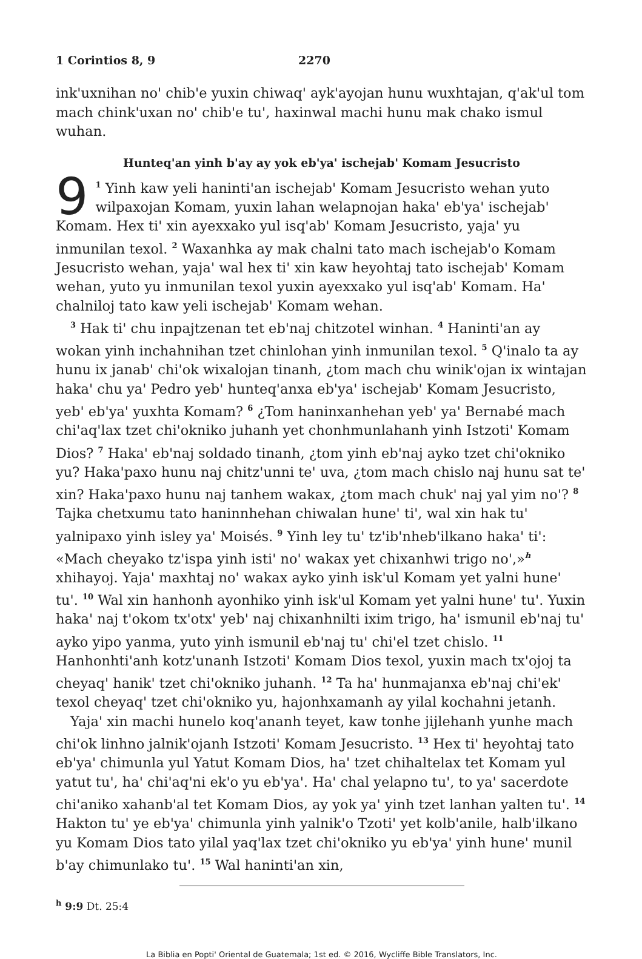1 Corintios 8, 9 2270
ink'uxnihan no' chib'e yuxin chiwaq' ayk'ayojan hunu wuxhtajan, q'ak'ul tom mach chink'uxan no' chib'e tu', haxinwal machi hunu mak chako ismul wuhan.
Hunteq'an yinh b'ay ay yok eb'ya' ischejab' Komam Jesucristo
9<sup>1</sup> Yinh kaw yeli haninti'an ischejab' Komam Jesucristo wehan yuto wilpaxojan Komam, yuxin lahan welapnojan haka' eb'ya' ischejab' Komam. Hex ti' xin ayexxako yul isq'ab' Komam Jesucristo, yaja' yu inmunilan texol. <sup>2</sup> Waxanhka ay mak chalni tato mach ischejab'o Komam Jesucristo wehan, yaja' wal hex ti' xin kaw heyohtaj tato ischejab' Komam wehan, yuto yu inmunilan texol yuxin ayexxako yul isq'ab' Komam. Ha' chalniloj tato kaw yeli ischejab' Komam wehan.
<sup>3</sup> Hak ti' chu inpajtzenan tet eb'naj chitzotel winhan. <sup>4</sup> Haninti'an ay wokan yinh inchahnihan tzet chinlohan yinh inmunilan texol. <sup>5</sup> Q'inalo ta ay hunu ix janab' chi'ok wixalojan tinanh, ¿tom mach chu winik'ojan ix wintajan haka' chu ya' Pedro yeb' hunteq'anxa eb'ya' ischejab' Komam Jesucristo, yeb' eb'ya' yuxhta Komam? <sup>6</sup> ¿Tom haninxanhehan yeb' ya' Bernabé mach chi'aq'lax tzet chi'okniko juhanh yet chonhmunlahanh yinh Istzoti' Komam Dios? <sup>7</sup> Haka' eb'naj soldado tinanh, ¿tom yinh eb'naj ayko tzet chi'okniko yu? Haka'paxo hunu naj chitz'unni te' uva, ¿tom mach chislo naj hunu sat te' xin? Haka'paxo hunu naj tanhem wakax, ¿tom mach chuk' naj yal yim no'? <sup>8</sup> Tajka chetxumu tato haninnhehan chiwalan hune' ti', wal xin hak tu' yalnipaxo yinh isley ya' Moisés. <sup>9</sup> Yinh ley tu' tz'ib'nheb'ilkano haka' ti': «Mach cheyako tz'ispa yinh isti' no' wakax yet chixanhwi trigo no',»<sup>h</sup> xhihayoj. Yaja' maxhtaj no' wakax ayko yinh isk'ul Komam yet yalni hune' tu'. <sup>10</sup> Wal xin hanhonh ayonhiko yinh isk'ul Komam yet yalni hune' tu'. Yuxin haka' naj t'okom tx'otx' yeb' naj chixanhnilti ixim trigo, ha' ismunil eb'naj tu' ayko yipo yanma, yuto yinh ismunil eb'naj tu' chi'el tzet chislo. <sup>11</sup> Hanhonhti'anh kotz'unanh Istzoti' Komam Dios texol, yuxin mach tx'ojoj ta cheyaq' hanik' tzet chi'okniko juhanh. <sup>12</sup> Ta ha' hunmajanxa eb'naj chi'ek' texol cheyaq' tzet chi'okniko yu, hajonhxamanh ay yilal kochahni jetanh.
Yaja' xin machi hunelo koq'ananh teyet, kaw tonhe jijlehanh yunhe mach chi'ok linhno jalnik'ojanh Istzoti' Komam Jesucristo. <sup>13</sup> Hex ti' heyohtaj tato eb'ya' chimunla yul Yatut Komam Dios, ha' tzet chihaltelax tet Komam yul yatut tu', ha' chi'aq'ni ek'o yu eb'ya'. Ha' chal yelapno tu', to ya' sacerdote chi'aniko xahanb'al tet Komam Dios, ay yok ya' yinh tzet lanhan yalten tu'. <sup>14</sup> Hakton tu' ye eb'ya' chimunla yinh yalnik'o Tzoti' yet kolb'anile, halb'ilkano yu Komam Dios tato yilal yaq'lax tzet chi'okniko yu eb'ya' yinh hune' munil b'ay chimunlako tu'. <sup>15</sup> Wal haninti'an xin,
<sup>h</sup> 9:9 Dt. 25:4
La Biblia en Popti' Oriental de Guatemala; 1st ed. © 2016, Wycliffe Bible Translators, Inc.